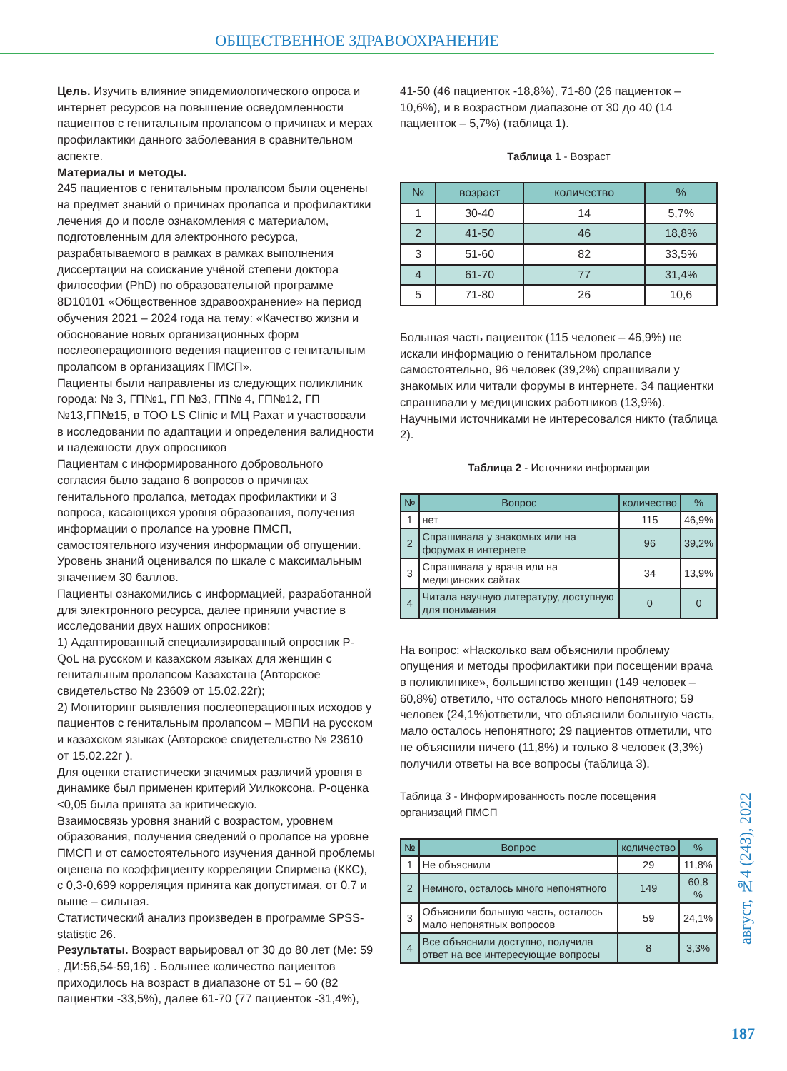ОБЩЕСТВЕННОЕ ЗДРАВООХРАНЕНИЕ
Цель. Изучить влияние эпидемиологического опроса и интернет ресурсов на повышение осведомленности пациентов с генитальным пролапсом о причинах и мерах профилактики данного заболевания в сравнительном аспекте.
Материалы и методы.
245 пациентов с генитальным пролапсом были оценены на предмет знаний о причинах пролапса и профилактики лечения до и после ознакомления с материалом, подготовленным для электронного ресурса, разрабатываемого в рамках в рамках выполнения диссертации на соискание учёной степени доктора философии (PhD) по образовательной программе 8D10101 «Общественное здравоохранение» на период обучения 2021 – 2024 года на тему: «Качество жизни и обоснование новых организационных форм послеоперационного ведения пациентов с генитальным пролапсом в организациях ПМСП».
Пациенты были направлены из следующих поликлиник города: № 3, ГП№1, ГП №3, ГП№ 4, ГП№12, ГП №13,ГП№15, в ТОО LS Clinic и МЦ Рахат и участвовали в исследовании по адаптации и определения валидности и надежности двух опросников
Пациентам с информированного добровольного согласия было задано 6 вопросов о причинах генитального пролапса, методах профилактики и 3 вопроса, касающихся уровня образования, получения информации о пролапсе на уровне ПМСП, самостоятельного изучения информации об опущении. Уровень знаний оценивался по шкале с максимальным значением 30 баллов.
Пациенты ознакомились с информацией, разработанной для электронного ресурса, далее приняли участие в исследовании двух наших опросников:
1) Адаптированный специализированный опросник P-QoL на русском и казахском языках для женщин с генитальным пролапсом Казахстана (Авторское свидетельство № 23609 от 15.02.22г);
2) Мониторинг выявления послеоперационных исходов у пациентов с генитальным пролапсом – МВПИ на русском и казахском языках (Авторское свидетельство № 23610 от 15.02.22г ).
Для оценки статистически значимых различий уровня в динамике был применен критерий Уилкоксона. P-оценка <0,05 была принята за критическую.
Взаимосвязь уровня знаний с возрастом, уровнем образования, получения сведений о пролапсе на уровне ПМСП и от самостоятельного изучения данной проблемы оценена по коэффициенту корреляции Спирмена (ККС), с 0,3-0,699 корреляция принята как допустимая, от 0,7 и выше – сильная.
Статистический анализ произведен в программе SPSS-statistic 26.
Результаты. Возраст варьировал от 30 до 80 лет (Me: 59 , ДИ:56,54-59,16) . Большее количество пациентов приходилось на возраст в диапазоне от 51 – 60 (82 пациентки -33,5%), далее 61-70 (77 пациенток -31,4%),
41-50 (46 пациенток -18,8%), 71-80 (26 пациенток – 10,6%), и в возрастном диапазоне от 30 до 40 (14 пациенток – 5,7%) (таблица 1).
Таблица 1 - Возраст
| № | возраст | количество | % |
| --- | --- | --- | --- |
| 1 | 30-40 | 14 | 5,7% |
| 2 | 41-50 | 46 | 18,8% |
| 3 | 51-60 | 82 | 33,5% |
| 4 | 61-70 | 77 | 31,4% |
| 5 | 71-80 | 26 | 10,6 |
Большая часть пациенток (115 человек – 46,9%) не искали информацию о генитальном пролапсе самостоятельно, 96 человек (39,2%) спрашивали у знакомых или читали форумы в интернете. 34 пациентки спрашивали у медицинских работников (13,9%). Научными источниками не интересовался никто (таблица 2).
Таблица 2 - Источники информации
| № | Вопрос | количество | % |
| --- | --- | --- | --- |
| 1 | нет | 115 | 46,9% |
| 2 | Спрашивала у знакомых или на форумах в интернете | 96 | 39,2% |
| 3 | Спрашивала у врача или на медицинских сайтах | 34 | 13,9% |
| 4 | Читала научную литературу, доступную для понимания | 0 | 0 |
На вопрос: «Насколько вам объяснили проблему опущения и методы профилактики при посещении врача в поликлинике», большинство женщин (149 человек – 60,8%) ответило, что осталось много непонятного; 59 человек (24,1%)ответили, что объяснили большую часть, мало осталось непонятного; 29 пациентов отметили, что не объяснили ничего (11,8%) и только 8 человек (3,3%) получили ответы на все вопросы (таблица 3).
Таблица 3 - Информированность после посещения организаций ПМСП
| № | Вопрос | количество | % |
| --- | --- | --- | --- |
| 1 | Не объяснили | 29 | 11,8% |
| 2 | Немного, осталось много непонятного | 149 | 60,8 % |
| 3 | Объяснили большую часть, осталось мало непонятных вопросов | 59 | 24,1% |
| 4 | Все объяснили доступно, получила ответ на все интересующие вопросы | 8 | 3,3% |
август, №4 (243), 2022
187